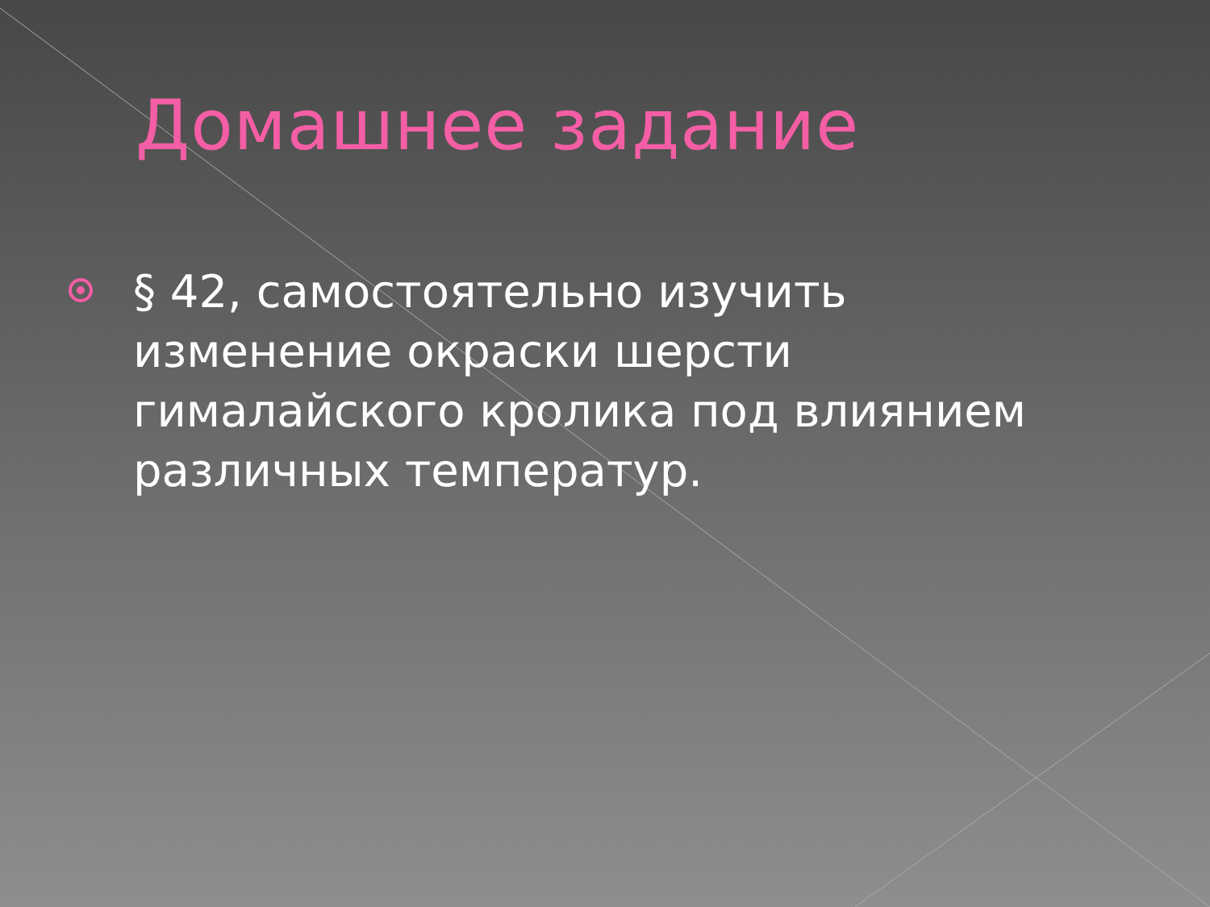Домашнее задание
§ 42, самостоятельно изучить изменение окраски шерсти гималайского кролика под влиянием различных температур.